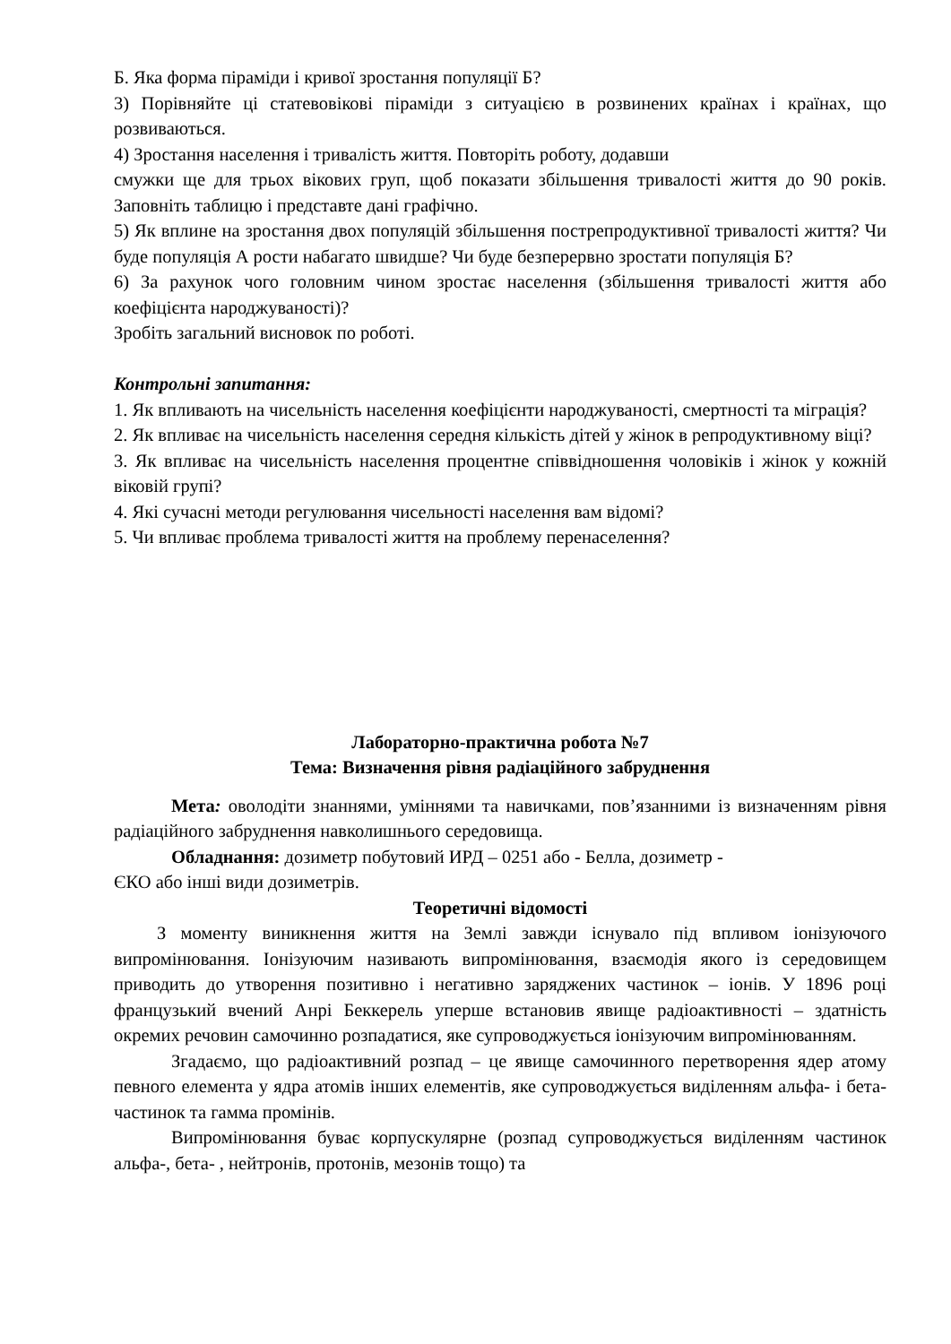Б. Яка форма піраміди і кривої зростання популяції Б?
3) Порівняйте ці статевовікові піраміди з ситуацією в розвинених країнах і країнах, що розвиваються.
4) Зростання населення і тривалість життя. Повторіть роботу, додавши
смужки ще для трьох вікових груп, щоб показати збільшення тривалості життя до 90 років. Заповніть таблицю і представте дані графічно.
5) Як вплине на зростання двох популяцій збільшення пострепродуктивної тривалості життя? Чи буде популяція А рости набагато швидше? Чи буде безперервно зростати популяція Б?
6) За рахунок чого головним чином зростає населення (збільшення тривалості життя або коефіцієнта народжуваності)?
Зробіть загальний висновок по роботі.
Контрольні запитання:
1. Як впливають на чисельність населення коефіцієнти народжуваності, смертності та міграція?
2. Як впливає на чисельність населення середня кількість дітей у жінок в репродуктивному віці?
3. Як впливає на чисельність населення процентне співвідношення чоловіків і жінок у кожній віковій групі?
4. Які сучасні методи регулювання чисельності населення вам відомі?
5. Чи впливає проблема тривалості життя на проблему перенаселення?
Лабораторно-практична робота №7
Тема: Визначення рівня радіаційного забруднення
Мета: оволодіти знаннями, уміннями та навичками, пов’язанними із визначенням рівня радіаційного забруднення навколишнього середовища.
Обладнання: дозиметр побутовий ИРД – 0251 або - Белла, дозиметр -
ЄКО або інші види дозиметрів.
Теоретичні відомості
З моменту виникнення життя на Землі завжди існувало під впливом іонізуючого випромінювання. Іонізуючим називають випромінювання, взаємодія якого із середовищем приводить до утворення позитивно і негативно заряджених частинок – іонів. У 1896 році французький вчений Анрі Беккерель уперше встановив явище радіоактивності – здатність окремих речовин самочинно розпадатися, яке супроводжується іонізуючим випромінюванням.
Згадаємо, що радіоактивний розпад – це явище самочинного перетворення ядер атому певного елемента у ядра атомів інших елементів, яке супроводжується виділенням альфа- і бета-частинок та гамма промінів.
Випромінювання буває корпускулярне (розпад супроводжується виділенням частинок альфа-, бета- , нейтронів, протонів, мезонів тощо) та